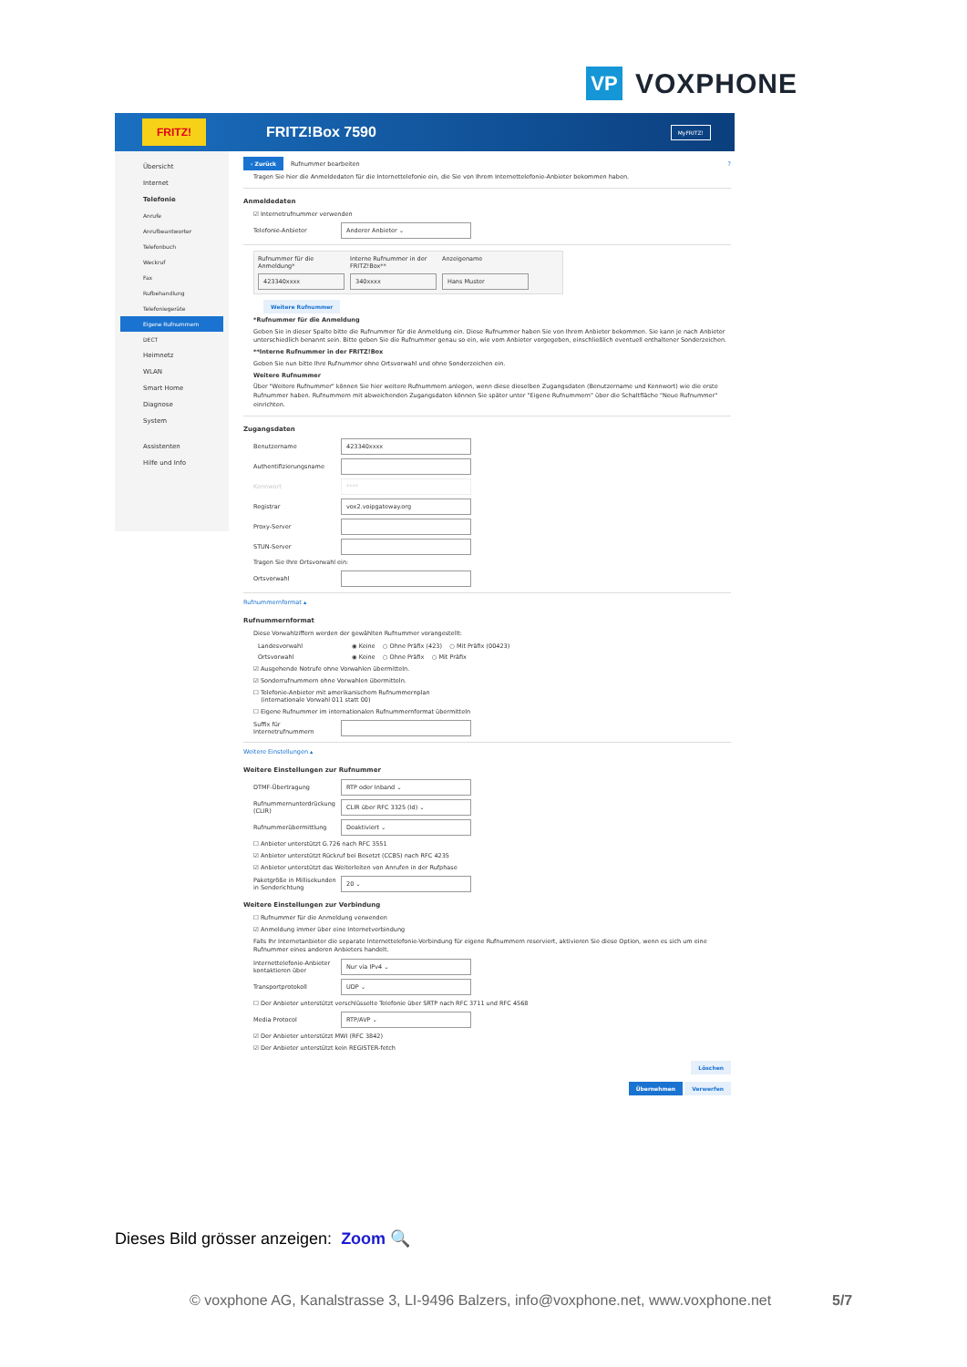VP
VOXPHONE
FRITZ!
FRITZ!Box 7590
MyFRITZ!
Übersicht
Internet
Telefonie
Anrufe
Anrufbeantworter
Telefonbuch
Weckruf
Fax
Rufbehandlung
Telefoniegeräte
Eigene Rufnummern
DECT
Heimnetz
WLAN
Smart Home
Diagnose
System
Assistenten
Hilfe und Info
‹ Zurück Rufnummer bearbeiten?
Tragen Sie hier die Anmeldedaten für die Internettelefonie ein, die Sie von Ihrem Internettelefonie-Anbieter bekommen haben.
Anmeldedaten
☑ Internetrufnummer verwenden
Telefonie-Anbieter Anderer Anbieter ⌄
Rufnummer für die Anmeldung*
Interne Rufnummer in der FRITZ!Box**
Anzeigename
423340xxxx 340xxxx Hans Muster
Weitere Rufnummer
*Rufnummer für die Anmeldung
Geben Sie in dieser Spalte bitte die Rufnummer für die Anmeldung ein. Diese Rufnummer haben Sie von Ihrem Anbieter bekommen. Sie kann je nach Anbieter unterschiedlich benannt sein. Bitte geben Sie die Rufnummer genau so ein, wie vom Anbieter vorgegeben, einschließlich eventuell enthaltener Sonderzeichen.
**Interne Rufnummer in der FRITZ!Box
Geben Sie nun bitte Ihre Rufnummer ohne Ortsvorwahl und ohne Sonderzeichen ein.
Weitere Rufnummer
Über "Weitere Rufnummer" können Sie hier weitere Rufnummern anlegen, wenn diese dieselben Zugangsdaten (Benutzername und Kennwort) wie die erste Rufnummer haben. Rufnummern mit abweichenden Zugangsdaten können Sie später unter "Eigene Rufnummern" über die Schaltfläche "Neue Rufnummer" einrichten.
Zugangsdaten
Benutzername 423340xxxx
Authentifizierungsname
Kennwort ****
Registrar vox2.voipgateway.org
Proxy-Server
STUN-Server
Tragen Sie Ihre Ortsvorwahl ein:
Ortsvorwahl
Rufnummernformat ▴
Rufnummernformat
Diese Vorwahlziffern werden der gewählten Rufnummer vorangestellt:
Landesvorwahl ◉ Keine ○ Ohne Präfix (423) ○ Mit Präfix (00423)
Ortsvorwahl ◉ Keine ○ Ohne Präfix ○ Mit Präfix
☑ Ausgehende Notrufe ohne Vorwahlen übermitteln.
☑ Sonderrufnummern ohne Vorwahlen übermitteln.
☐ Telefonie-Anbieter mit amerikanischem Rufnummernplan
(internationale Vorwahl 011 statt 00)
☐ Eigene Rufnummer im internationalen Rufnummernformat übermitteln
Suffix für Internetrufnummern
Weitere Einstellungen ▴
Weitere Einstellungen zur Rufnummer
DTMF-Übertragung RTP oder Inband ⌄
Rufnummernunterdrückung (CLIR) CLIR über RFC 3325 (Id) ⌄
Rufnummerübermittlung Deaktiviert ⌄
☐ Anbieter unterstützt G.726 nach RFC 3551
☑ Anbieter unterstützt Rückruf bei Besetzt (CCBS) nach RFC 4235
☑ Anbieter unterstützt das Weiterleiten von Anrufen in der Rufphase
Paketgröße in Millisekunden in Senderichtung 20 ⌄
Weitere Einstellungen zur Verbindung
☐ Rufnummer für die Anmeldung verwenden
☑ Anmeldung immer über eine Internetverbindung
Falls Ihr Internetanbieter die separate Internettelefonie-Verbindung für eigene Rufnummern reserviert, aktivieren Sie diese Option, wenn es sich um eine Rufnummer eines anderen Anbieters handelt.
Internettelefonie-Anbieter kontaktieren über Nur via IPv4 ⌄
Transportprotokoll UDP ⌄
☐ Der Anbieter unterstützt verschlüsselte Telefonie über SRTP nach RFC 3711 und RFC 4568
Media Protocol RTP/AVP ⌄
☑ Der Anbieter unterstützt MWI (RFC 3842)
☑ Der Anbieter unterstützt kein REGISTER-fetch
Löschen
Übernehmen Verwerfen
Dieses Bild grösser anzeigen: Zoom 🔍
© voxphone AG, Kanalstrasse 3, LI-9496 Balzers, info@voxphone.net, www.voxphone.net
5/7